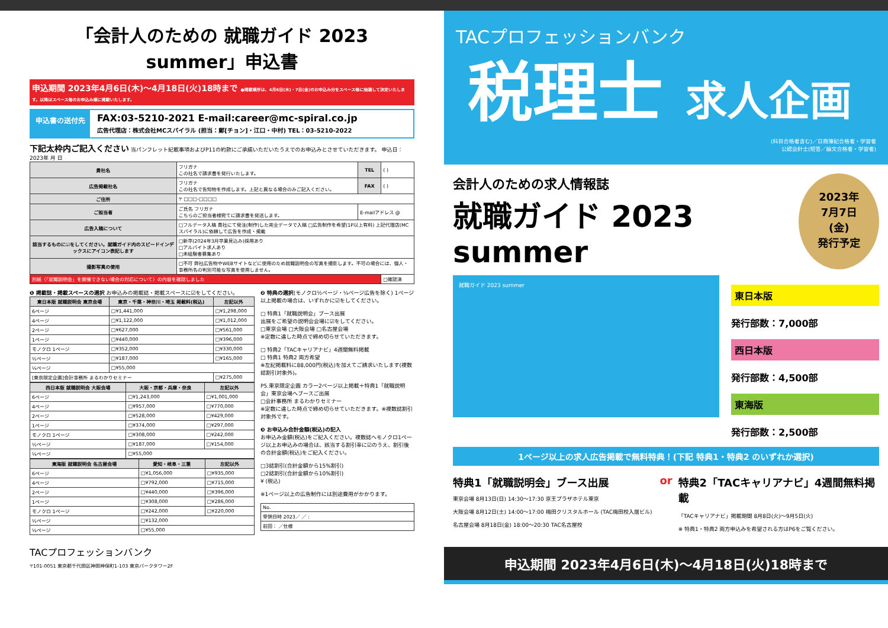「会計人のための 就職ガイド 2023 summer」申込書
申込期間 2023年4月6日(木)〜4月18日(火)18時まで ●掲載順序は、4月6日(木)・7日(金)のお申込み分をスペース毎に抽選して決定いたします。以降はスペース毎のお申込み順に掲載いたします。
申込書の送付先
FAX:03-5210-2021 E-mail:career@mc-spiral.co.jp
広告代理店：株式会社MCスパイラル (担当：鄭[チョン]・江口・中村) TEL：03-5210-2022
下記太枠内ご記入ください 当パンフレット記載事項およびP11の約款にご承諾いただいたうえでのお申込みとさせていただきます。 申込日：2023年 月 日
| 貴社名 | フリガナ この社名で請求書を発行いたします。 | TEL | ( ) |
| 広告掲載社名 | フリガナ この社名で告知物を作成します。上記と異なる場合のみご記入ください。 | FAX | ( ) |
| ご住所 | 〒 □□□-□□□□ | | |
| ご担当者 | ご氏名 フリガナ こちらのご担当者様宛てに請求書を発送します。 | E-mailアドレス @ | |
| 広告入稿について | □フルデータ入稿 貴社にて発注(制作)した完全データで入稿 □広告制作を希望(1P以上有料) 上記代理店(MCスパイラル)に依頼して広告を作成・掲載 | | |
| 該当するものに☑をしてください。就職ガイド内のスピードインデックスにアイコン表記します | □新卒(2024年3月卒業見込み)採用あり □アルバイト求人あり □未経験者募集あり | | |
| 撮影写真の使用 | □不可 弊社広告物やWEBサイトなどに使用のため就職説明会の写真を撮影します。不可の場合には、個人・事務所名の判別可能な写真を使用しません。 | | |
| 別紙〈「就職説明会」を開催できない場合の対応について〉の内容を確認しました | | | □確認済 |
❶ 掲載誌・掲載スペースの選択 お申込みの掲載誌・掲載スペースに☑をしてください。
| 東日本版 就職説明会 東京会場 | 東京・千葉・神奈川・埼玉 掲載料(税込) | 左記以外 |
| --- | --- | --- |
| 6ページ | □¥1,441,000 | □¥1,298,000 |
| 4ページ | □¥1,122,000 | □¥1,012,000 |
| 2ページ | □¥627,000 | □¥561,000 |
| 1ページ | □¥440,000 | □¥396,000 |
| モノクロ 1ページ | □¥352,000 | □¥330,000 |
| ½ページ | □¥187,000 | □¥165,000 |
| ¼ページ | □¥55,000 | |
| [東京限定企画]会計事務所 まるわかりセミナー | | □¥275,000 |
| 西日本版 就職説明会 大阪会場 | 大阪・京都・兵庫・奈良 | 左記以外 |
| --- | --- | --- |
| 6ページ | □¥1,243,000 | □¥1,001,000 |
| 4ページ | □¥957,000 | □¥770,000 |
| 2ページ | □¥528,000 | □¥429,000 |
| 1ページ | □¥374,000 | □¥297,000 |
| モノクロ 1ページ | □¥308,000 | □¥242,000 |
| ½ページ | □¥187,000 | □¥154,000 |
| ¼ページ | □¥55,000 | |
| 東海版 就職説明会 名古屋会場 | 愛知・岐阜・三重 | 左記以外 |
| --- | --- | --- |
| 6ページ | □¥1,056,000 | □¥935,000 |
| 4ページ | □¥792,000 | □¥715,000 |
| 2ページ | □¥440,000 | □¥396,000 |
| 1ページ | □¥308,000 | □¥286,000 |
| モノクロ 1ページ | □¥242,000 | □¥220,000 |
| ½ページ | □¥132,000 | |
| ¼ページ | □¥55,000 | |
TACプロフェッションバンク
〒101-0051 東京都千代田区神田神保町1-103 東京パークタワー2F
❷ 特典の選択(モノクロ½ページ・¼ページ広告を除く) 1ページ以上掲載の場合は、いずれかに☑をしてください。
□ 特典1「就職説明会」ブース出展
出展をご希望の説明会会場に☑をしてください。
□東京会場 □大阪会場 □名古屋会場
※定数に達した時点で締め切らせていただきます。
□ 特典2「TACキャリアナビ」4週間無料掲載
□ 特典1 特典2 両方希望
※左記掲載料に88,000円(税込)を加えてご請求いたします(複数誌割引対象外)。
P5.東京限定企画 カラー2ページ以上掲載＋特典1「就職説明会」東京会場へブースご出展
□会計事務所 まるわかりセミナー
※定数に達した時点で締め切らせていただきます。※複数誌割引対象外です。
❸ お申込み合計金額(税込)の記入
お申込み金額(税込)をご記入ください。複数誌へモノクロ1ページ以上お申込みの場合は、該当する割引率に☑のうえ、割引後の合計金額(税込)をご記入ください。
□3誌割引(合計金額から15%割引)
□2誌割引(合計金額から10%割引)
¥ (税込)
※1ページ以上の広告制作には別途費用がかかります。
| No. |
| 受領日時 2023／ ／ : |
| 前回： ／仕様 |
TACプロフェッションバンク
税理士 求人企画
(科目合格者含む)／日商簿記合格者・学習者
公認会計士(短答／論文合格者・学習者)
会計人のための求人情報誌
就職ガイド 2023 summer
2023年
7月7日(金)
発行予定
就職ガイド 2023 summer
東日本版
発行部数：7,000部
西日本版
発行部数：4,500部
東海版
発行部数：2,500部
1ページ以上の求人広告掲載で無料特典！(下記 特典1・特典2 のいずれか選択)
特典1「就職説明会」ブース出展
東京会場 8月13日(日) 14:30〜17:30 京王プラザホテル東京
大阪会場 8月12日(土) 14:00〜17:00 梅田クリスタルホール (TAC梅田校入居ビル)
名古屋会場 8月18日(金) 18:00〜20:30 TAC名古屋校
or 特典2「TACキャリアナビ」4週間無料掲載
「TACキャリアナビ」掲載期間 8月8日(火)〜9月5日(火)
※ 特典1・特典2 両方申込みを希望される方はP6をご覧ください。
申込期間 2023年4月6日(木)〜4月18日(火)18時まで